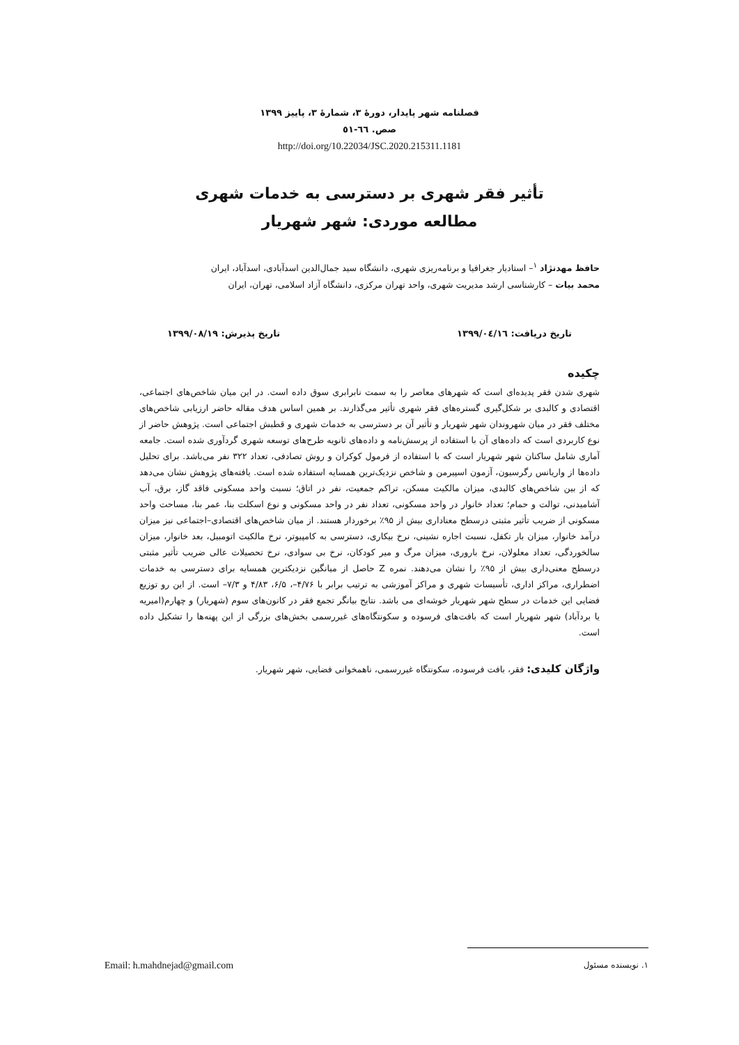فصلنامه شهر پایدار، دورهٔ ۳، شمارهٔ ۳، پاییز ۱۳۹۹
صص. ٦٦-٥١
http://doi.org/10.22034/JSC.2020.215311.1181
تأثیر فقر شهری بر دسترسی به خدمات شهری
مطالعه موردی: شهر شهریار
حافظ مهدنژاد <sup>١</sup>– استادیار جغرافیا و برنامه‌ریزی شهری، دانشگاه سید جمال‌الدین اسدآبادی، اسدآباد، ایران
محمد بیات – کارشناسی ارشد مدیریت شهری، واحد تهران مرکزی، دانشگاه آزاد اسلامی، تهران، ایران
تاریخ دریافت: ١٣٩٩/٠٤/١٦ تاریخ پذیرش: ۱۳۹۹/۰۸/۱۹
چکیده
شهری شدن فقر پدیده‌ای است که شهرهای معاصر را به سمت نابرابری سوق داده است. در این میان شاخص‌های اجتماعی، اقتصادی و کالبدی بر شکل‌گیری گستره‌های فقر شهری تأثیر می‌گذارند. بر همین اساس هدف مقاله حاضر ارزیابی شاخص‌های مختلف فقر در میان شهروندان شهر شهریار و تأثیر آن بر دسترسی به خدمات شهری و قطبش اجتماعی است. پژوهش حاضر از نوع کاربردی است که داده‌های آن با استفاده از پرسش‌نامه و داده‌های ثانویه طرح‌های توسعه شهری گردآوری شده است. جامعه آماری شامل ساکنان شهر شهریار است که با استفاده از فرمول کوکران و روش تصادفی، تعداد ۳۲۲ نفر می‌باشد. برای تحلیل داده‌ها از واریانس رگرسیون، آزمون اسپیرمن و شاخص نزدیک‌ترین همسایه استفاده شده است. یافته‌های پژوهش نشان می‌دهد که از بین شاخص‌های کالبدی، میزان مالکیت مسکن، تراکم جمعیت، نفر در اتاق؛ نسبت واحد مسکونی فاقد گاز، برق، آب آشامیدنی، توالت و حمام؛ تعداد خانوار در واحد مسکونی، تعداد نفر در واحد مسکونی و نوع اسکلت بنا، عمر بنا، مساحت واحد مسکونی از ضریب تأثیر مثبتی درسطح معناداری بیش از ۹۵٪ برخوردار هستند. از میان شاخص‌های اقتصادی–اجتماعی نیز میزان درآمد خانوار، میزان بار تکفل، نسبت اجاره نشینی، نرخ بیکاری، دسترسی به کامپیوتر، نرخ مالکیت اتومبیل، بعد خانوار، میزان سالخوردگی، تعداد معلولان، نرخ باروری، میزان مرگ و میر کودکان، نرخ بی سوادی، نرخ تحصیلات عالی ضریب تأثیر مثبتی درسطح معنی‌داری بیش از ۹۵٪ را نشان می‌دهند. نمره Z حاصل از میانگین نزدیکترین همسایه برای دسترسی به خدمات اضطراری، مراکز اداری، تأسیسات شهری و مراکز آموزشی به ترتیب برابر با ۴/۷۶–، ۶/۵، ۴/۸۳ و ۷/۳– است. از این رو توزیع فضایی این خدمات در سطح شهر شهریار خوشه‌ای می باشد. نتایج بیانگر تجمع فقر در کانون‌های سوم (شهریار) و چهارم(امیریه یا بردآباد) شهر شهریار است که بافت‌های فرسوده و سکونتگاه‌های غیررسمی بخش‌های بزرگی از این پهنه‌ها را تشکیل داده است.
واژگان کلیدی: فقر، بافت فرسوده، سکونتگاه غیررسمی، ناهمخوانی فضایی، شهر شهریار.
١. نویسنده مسئول Email: h.mahdnejad@gmail.com